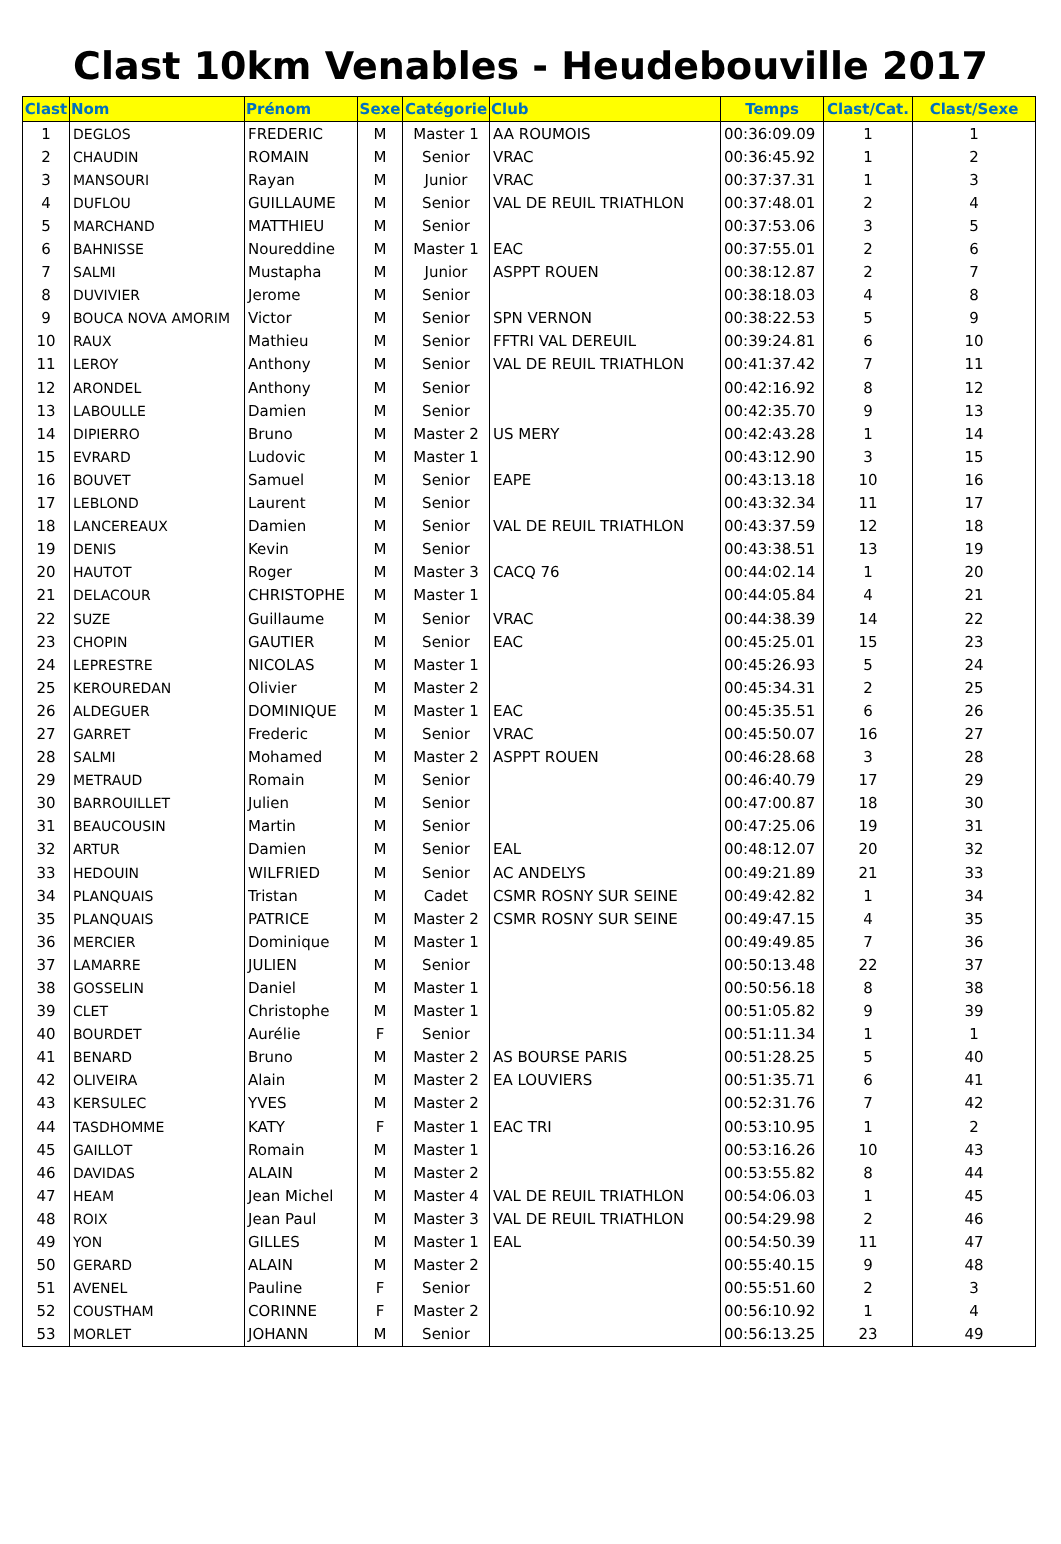Clast 10km Venables - Heudebouville 2017
| Clast | Nom | Prénom | Sexe | Catégorie | Club | Temps | Clast/Cat. | Clast/Sexe |
| --- | --- | --- | --- | --- | --- | --- | --- | --- |
| 1 | DEGLOS | FREDERIC | M | Master 1 | AA ROUMOIS | 00:36:09.09 | 1 | 1 |
| 2 | CHAUDIN | ROMAIN | M | Senior | VRAC | 00:36:45.92 | 1 | 2 |
| 3 | MANSOURI | Rayan | M | Junior | VRAC | 00:37:37.31 | 1 | 3 |
| 4 | DUFLOU | GUILLAUME | M | Senior | VAL DE REUIL TRIATHLON | 00:37:48.01 | 2 | 4 |
| 5 | MARCHAND | MATTHIEU | M | Senior | | 00:37:53.06 | 3 | 5 |
| 6 | BAHNISSE | Noureddine | M | Master 1 | EAC | 00:37:55.01 | 2 | 6 |
| 7 | SALMI | Mustapha | M | Junior | ASPPT ROUEN | 00:38:12.87 | 2 | 7 |
| 8 | DUVIVIER | Jerome | M | Senior | | 00:38:18.03 | 4 | 8 |
| 9 | BOUCA NOVA AMORIM | Victor | M | Senior | SPN VERNON | 00:38:22.53 | 5 | 9 |
| 10 | RAUX | Mathieu | M | Senior | FFTRI VAL DEREUIL | 00:39:24.81 | 6 | 10 |
| 11 | LEROY | Anthony | M | Senior | VAL DE REUIL TRIATHLON | 00:41:37.42 | 7 | 11 |
| 12 | ARONDEL | Anthony | M | Senior | | 00:42:16.92 | 8 | 12 |
| 13 | LABOULLE | Damien | M | Senior | | 00:42:35.70 | 9 | 13 |
| 14 | DIPIERRO | Bruno | M | Master 2 | US MERY | 00:42:43.28 | 1 | 14 |
| 15 | EVRARD | Ludovic | M | Master 1 | | 00:43:12.90 | 3 | 15 |
| 16 | BOUVET | Samuel | M | Senior | EAPE | 00:43:13.18 | 10 | 16 |
| 17 | LEBLOND | Laurent | M | Senior | | 00:43:32.34 | 11 | 17 |
| 18 | LANCEREAUX | Damien | M | Senior | VAL DE REUIL TRIATHLON | 00:43:37.59 | 12 | 18 |
| 19 | DENIS | Kevin | M | Senior | | 00:43:38.51 | 13 | 19 |
| 20 | HAUTOT | Roger | M | Master 3 | CACQ 76 | 00:44:02.14 | 1 | 20 |
| 21 | DELACOUR | CHRISTOPHE | M | Master 1 | | 00:44:05.84 | 4 | 21 |
| 22 | SUZE | Guillaume | M | Senior | VRAC | 00:44:38.39 | 14 | 22 |
| 23 | CHOPIN | GAUTIER | M | Senior | EAC | 00:45:25.01 | 15 | 23 |
| 24 | LEPRESTRE | NICOLAS | M | Master 1 | | 00:45:26.93 | 5 | 24 |
| 25 | KEROUREDAN | Olivier | M | Master 2 | | 00:45:34.31 | 2 | 25 |
| 26 | ALDEGUER | DOMINIQUE | M | Master 1 | EAC | 00:45:35.51 | 6 | 26 |
| 27 | GARRET | Frederic | M | Senior | VRAC | 00:45:50.07 | 16 | 27 |
| 28 | SALMI | Mohamed | M | Master 2 | ASPPT ROUEN | 00:46:28.68 | 3 | 28 |
| 29 | METRAUD | Romain | M | Senior | | 00:46:40.79 | 17 | 29 |
| 30 | BARROUILLET | Julien | M | Senior | | 00:47:00.87 | 18 | 30 |
| 31 | BEAUCOUSIN | Martin | M | Senior | | 00:47:25.06 | 19 | 31 |
| 32 | ARTUR | Damien | M | Senior | EAL | 00:48:12.07 | 20 | 32 |
| 33 | HEDOUIN | WILFRIED | M | Senior | AC ANDELYS | 00:49:21.89 | 21 | 33 |
| 34 | PLANQUAIS | Tristan | M | Cadet | CSMR ROSNY SUR SEINE | 00:49:42.82 | 1 | 34 |
| 35 | PLANQUAIS | PATRICE | M | Master 2 | CSMR ROSNY SUR SEINE | 00:49:47.15 | 4 | 35 |
| 36 | MERCIER | Dominique | M | Master 1 | | 00:49:49.85 | 7 | 36 |
| 37 | LAMARRE | JULIEN | M | Senior | | 00:50:13.48 | 22 | 37 |
| 38 | GOSSELIN | Daniel | M | Master 1 | | 00:50:56.18 | 8 | 38 |
| 39 | CLET | Christophe | M | Master 1 | | 00:51:05.82 | 9 | 39 |
| 40 | BOURDET | Aurélie | F | Senior | | 00:51:11.34 | 1 | 1 |
| 41 | BENARD | Bruno | M | Master 2 | AS BOURSE PARIS | 00:51:28.25 | 5 | 40 |
| 42 | OLIVEIRA | Alain | M | Master 2 | EA LOUVIERS | 00:51:35.71 | 6 | 41 |
| 43 | KERSULEC | YVES | M | Master 2 | | 00:52:31.76 | 7 | 42 |
| 44 | TASDHOMME | KATY | F | Master 1 | EAC TRI | 00:53:10.95 | 1 | 2 |
| 45 | GAILLOT | Romain | M | Master 1 | | 00:53:16.26 | 10 | 43 |
| 46 | DAVIDAS | ALAIN | M | Master 2 | | 00:53:55.82 | 8 | 44 |
| 47 | HEAM | Jean Michel | M | Master 4 | VAL DE REUIL TRIATHLON | 00:54:06.03 | 1 | 45 |
| 48 | ROIX | Jean Paul | M | Master 3 | VAL DE REUIL TRIATHLON | 00:54:29.98 | 2 | 46 |
| 49 | YON | GILLES | M | Master 1 | EAL | 00:54:50.39 | 11 | 47 |
| 50 | GERARD | ALAIN | M | Master 2 | | 00:55:40.15 | 9 | 48 |
| 51 | AVENEL | Pauline | F | Senior | | 00:55:51.60 | 2 | 3 |
| 52 | COUSTHAM | CORINNE | F | Master 2 | | 00:56:10.92 | 1 | 4 |
| 53 | MORLET | JOHANN | M | Senior | | 00:56:13.25 | 23 | 49 |